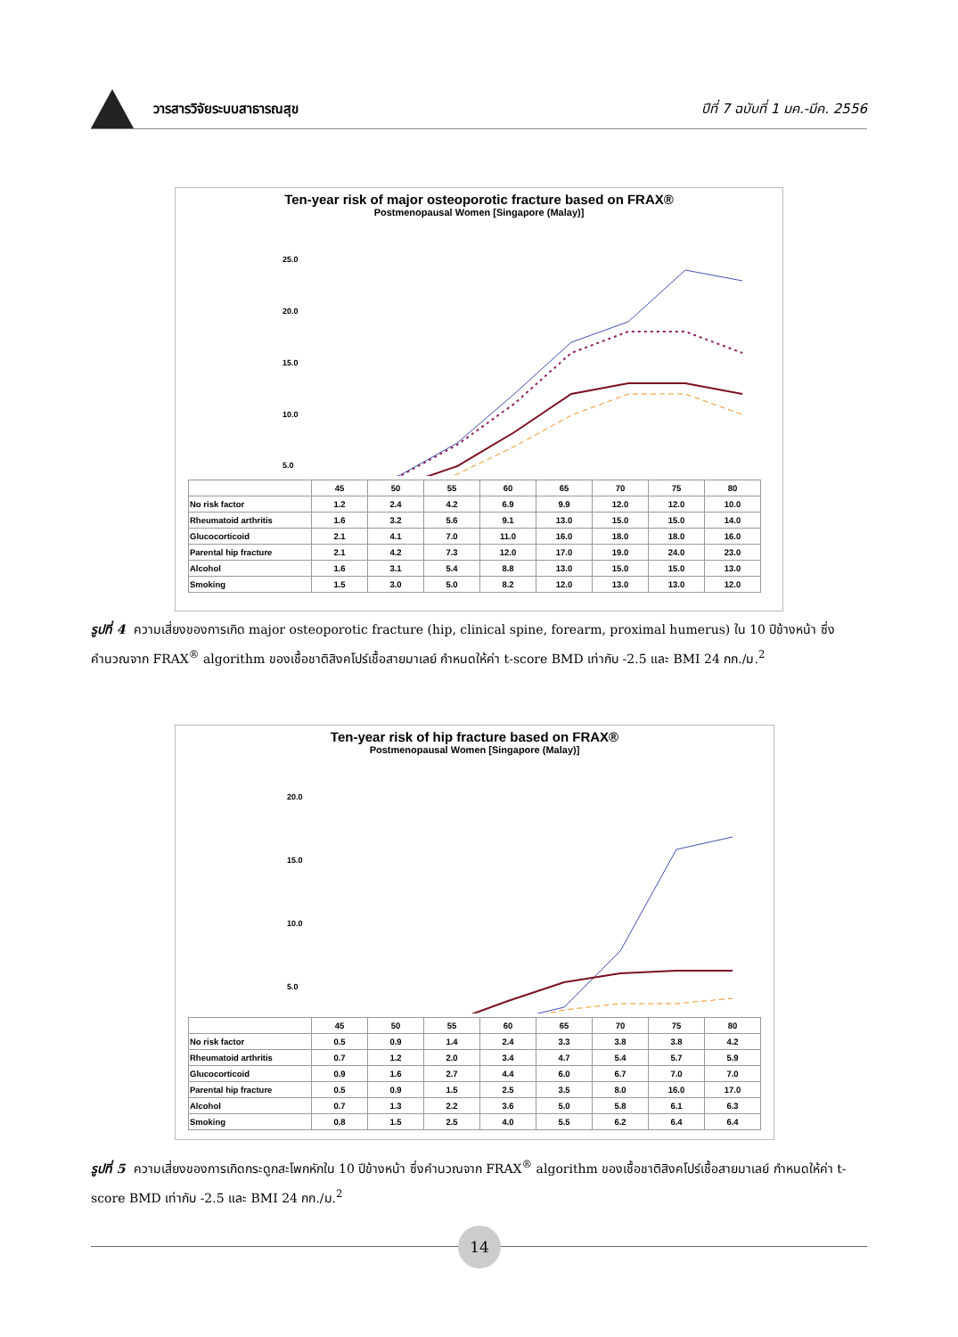วารสารวิจัยระบบสาธารณสุข
ปีที่ 7 ฉบับที่ 1 มค.-มีค. 2556
Ten-year risk of major osteoporotic fracture based on FRAX®
Postmenopausal Women [Singapore (Malay)]
25.0
20.0
15.0
10.0
5.0
| | 45 | 50 | 55 | 60 | 65 | 70 | 75 | 80 |
| --- | --- | --- | --- | --- | --- | --- | --- | --- |
| No risk factor | 1.2 | 2.4 | 4.2 | 6.9 | 9.9 | 12.0 | 12.0 | 10.0 |
| Rheumatoid arthritis | 1.6 | 3.2 | 5.6 | 9.1 | 13.0 | 15.0 | 15.0 | 14.0 |
| Glucocorticoid | 2.1 | 4.1 | 7.0 | 11.0 | 16.0 | 18.0 | 18.0 | 16.0 |
| Parental hip fracture | 2.1 | 4.2 | 7.3 | 12.0 | 17.0 | 19.0 | 24.0 | 23.0 |
| Alcohol | 1.6 | 3.1 | 5.4 | 8.8 | 13.0 | 15.0 | 15.0 | 13.0 |
| Smoking | 1.5 | 3.0 | 5.0 | 8.2 | 12.0 | 13.0 | 13.0 | 12.0 |
รูปที่ 4 ความเสี่ยงของการเกิด major osteoporotic fracture (hip, clinical spine, forearm, proximal humerus) ใน 10 ปีข้างหน้า ซึ่งคำนวณจาก FRAX<sup>®</sup> algorithm ของเชื้อชาติสิงคโปร์เชื้อสายมาเลย์ กำหนดให้ค่า t-score BMD เท่ากับ -2.5 และ BMI 24 กก./ม.<sup>2</sup>
Ten-year risk of hip fracture based on FRAX®
Postmenopausal Women [Singapore (Malay)]
20.0
15.0
10.0
5.0
| | 45 | 50 | 55 | 60 | 65 | 70 | 75 | 80 |
| --- | --- | --- | --- | --- | --- | --- | --- | --- |
| No risk factor | 0.5 | 0.9 | 1.4 | 2.4 | 3.3 | 3.8 | 3.8 | 4.2 |
| Rheumatoid arthritis | 0.7 | 1.2 | 2.0 | 3.4 | 4.7 | 5.4 | 5.7 | 5.9 |
| Glucocorticoid | 0.9 | 1.6 | 2.7 | 4.4 | 6.0 | 6.7 | 7.0 | 7.0 |
| Parental hip fracture | 0.5 | 0.9 | 1.5 | 2.5 | 3.5 | 8.0 | 16.0 | 17.0 |
| Alcohol | 0.7 | 1.3 | 2.2 | 3.6 | 5.0 | 5.8 | 6.1 | 6.3 |
| Smoking | 0.8 | 1.5 | 2.5 | 4.0 | 5.5 | 6.2 | 6.4 | 6.4 |
รูปที่ 5 ความเสี่ยงของการเกิดกระดูกสะโพกหักใน 10 ปีข้างหน้า ซึ่งคำนวณจาก FRAX<sup>®</sup> algorithm ของเชื้อชาติสิงคโปร์เชื้อสายมาเลย์ กำหนดให้ค่า t-score BMD เท่ากับ -2.5 และ BMI 24 กก./ม.<sup>2</sup>
14